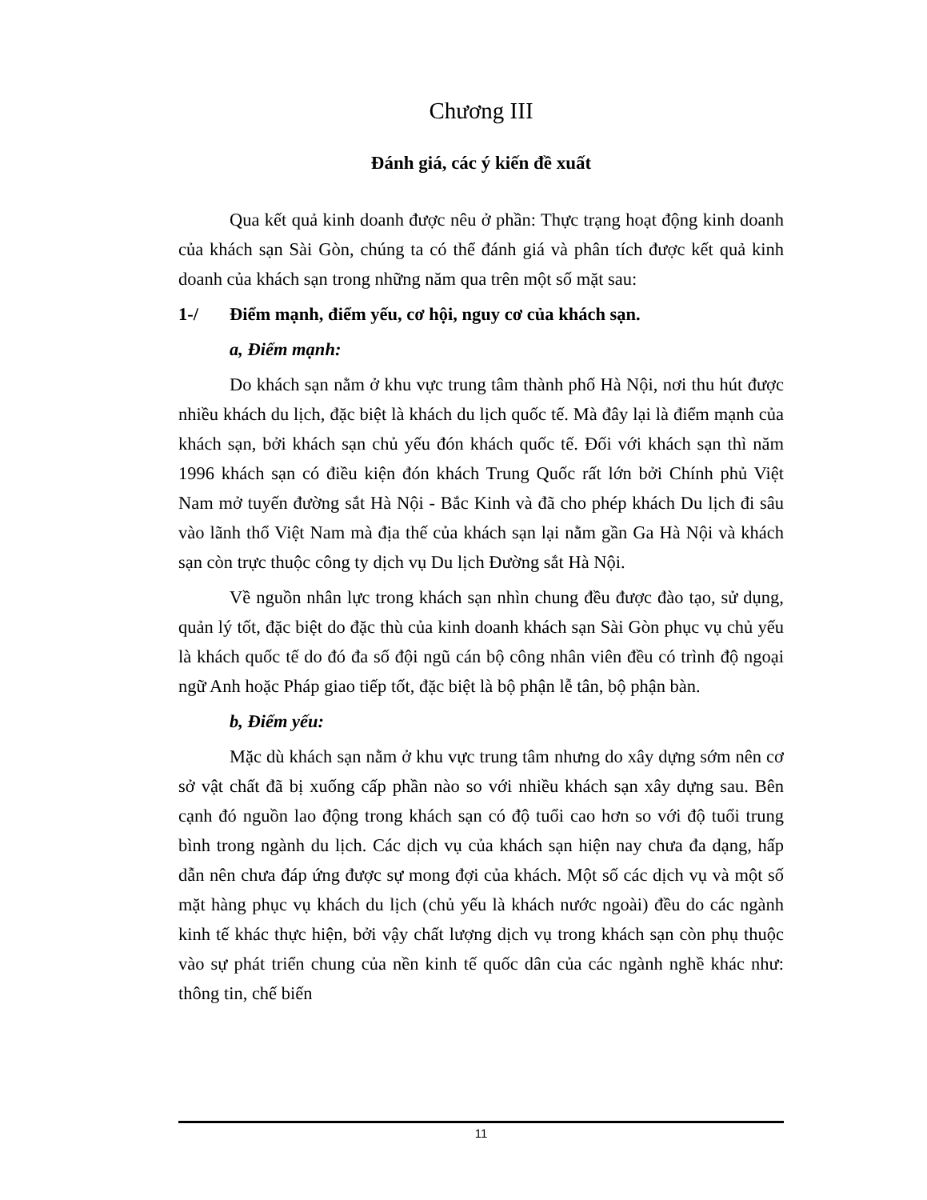Chương III
Đánh giá, các ý kiến đề xuất
Qua kết quả kinh doanh được nêu ở phần: Thực trạng hoạt động kinh doanh của khách sạn Sài Gòn, chúng ta có thể đánh giá và phân tích được kết quả kinh doanh của khách sạn trong những năm qua trên một số mặt sau:
1-/ Điểm mạnh, điểm yếu, cơ hội, nguy cơ của khách sạn.
a, Điểm mạnh:
Do khách sạn nằm ở khu vực trung tâm thành phố Hà Nội, nơi thu hút được nhiều khách du lịch, đặc biệt là khách du lịch quốc tế. Mà đây lại là điểm mạnh của khách sạn, bởi khách sạn chủ yếu đón khách quốc tế. Đối với khách sạn thì năm 1996 khách sạn có điều kiện đón khách Trung Quốc rất lớn bởi Chính phủ Việt Nam mở tuyến đường sắt Hà Nội - Bắc Kinh và đã cho phép khách Du lịch đi sâu vào lãnh thổ Việt Nam mà địa thế của khách sạn lại nằm gần Ga Hà Nội và khách sạn còn trực thuộc công ty dịch vụ Du lịch Đường sắt Hà Nội.
Về nguồn nhân lực trong khách sạn nhìn chung đều được đào tạo, sử dụng, quản lý tốt, đặc biệt do đặc thù của kinh doanh khách sạn Sài Gòn phục vụ chủ yếu là khách quốc tế do đó đa số đội ngũ cán bộ công nhân viên đều có trình độ ngoại ngữ Anh hoặc Pháp giao tiếp tốt, đặc biệt là bộ phận lễ tân, bộ phận bàn.
b, Điểm yếu:
Mặc dù khách sạn nằm ở khu vực trung tâm nhưng do xây dựng sớm nên cơ sở vật chất đã bị xuống cấp phần nào so với nhiều khách sạn xây dựng sau. Bên cạnh đó nguồn lao động trong khách sạn có độ tuổi cao hơn so với độ tuổi trung bình trong ngành du lịch. Các dịch vụ của khách sạn hiện nay chưa đa dạng, hấp dẫn nên chưa đáp ứng được sự mong đợi của khách. Một số các dịch vụ và một số mặt hàng phục vụ khách du lịch (chủ yếu là khách nước ngoài) đều do các ngành kinh tế khác thực hiện, bởi vậy chất lượng dịch vụ trong khách sạn còn phụ thuộc vào sự phát triển chung của nền kinh tế quốc dân của các ngành nghề khác như: thông tin, chế biến
11